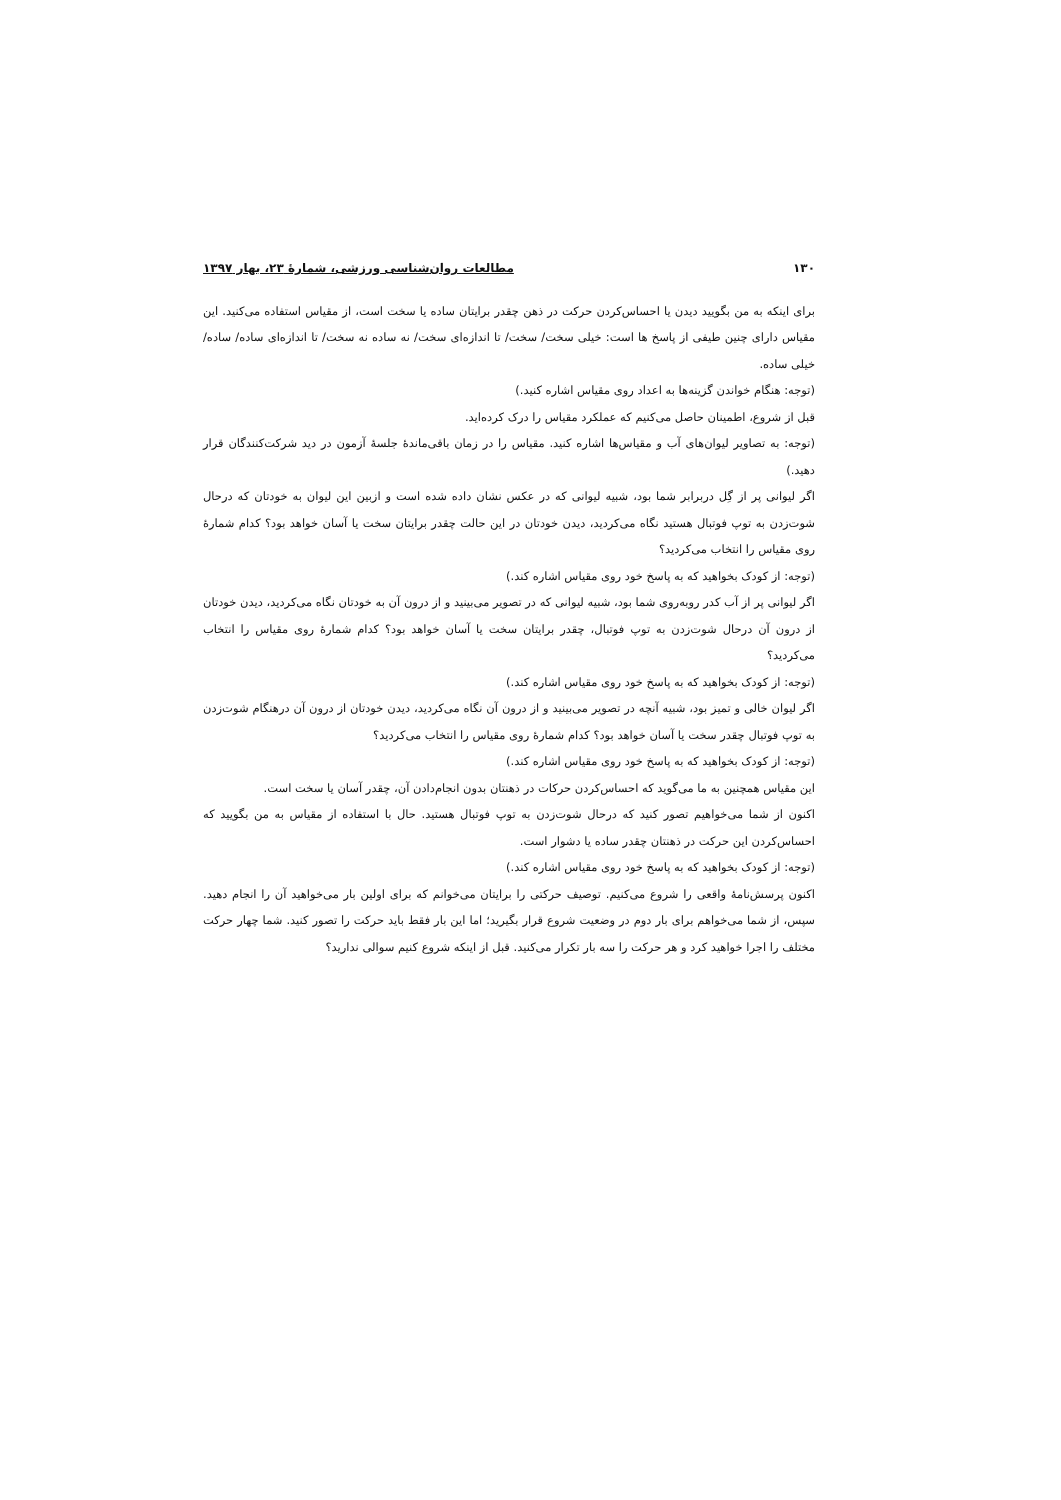۱۳۰ مطالعات روان‌شناسی ورزشی، شمارۀ ۲۳، بهار ۱۳۹۷
برای اینکه به من بگویید دیدن یا احساس‌کردن حرکت در ذهن چقدر برایتان ساده یا سخت است، از مقیاس استفاده می‌کنید. این مقیاس دارای چنین طیفی از پاسخ ها است: خیلی سخت/ سخت/ تا اندازه‌ای سخت/ نه ساده نه سخت/ تا اندازه‌ای ساده/ ساده/ خیلی ساده.
(توجه: هنگام خواندن گزینه‌ها به اعداد روی مقیاس اشاره کنید.)
قبل از شروع، اطمینان حاصل می‌کنیم که عملکرد مقیاس را درک کرده‌اید.
(توجه: به تصاویر لیوان‌های آب و مقیاس‌ها اشاره کنید. مقیاس را در زمان باقی‌ماندۀ جلسۀ آزمون در دید شرکت‌کنندگان قرار دهید.)
اگر لیوانی پر از گِل دربرابر شما بود، شبیه لیوانی که در عکس نشان داده شده است و ازبین این لیوان به خودتان که درحال شوت‌زدن به توپ فوتبال هستید نگاه می‌کردید، دیدن خودتان در این حالت چقدر برایتان سخت یا آسان خواهد بود؟ کدام شمارۀ روی مقیاس را انتخاب می‌کردید؟
(توجه: از کودک بخواهید که به پاسخ خود روی مقیاس اشاره کند.)
اگر لیوانی پر از آب کدر روبه‌روی شما بود، شبیه لیوانی که در تصویر می‌بینید و از درون آن به خودتان نگاه می‌کردید، دیدن خودتان از درون آن درحال شوت‌زدن به توپ فوتبال، چقدر برایتان سخت یا آسان خواهد بود؟ کدام شمارۀ روی مقیاس را انتخاب می‌کردید؟
(توجه: از کودک بخواهید که به پاسخ خود روی مقیاس اشاره کند.)
اگر لیوان خالی و تمیز بود، شبیه آنچه در تصویر می‌بینید و از درون آن نگاه می‌کردید، دیدن خودتان از درون آن درهنگام شوت‌زدن به توپ فوتبال چقدر سخت یا آسان خواهد بود؟ کدام شمارۀ روی مقیاس را انتخاب می‌کردید؟
(توجه: از کودک بخواهید که به پاسخ خود روی مقیاس اشاره کند.)
این مقیاس همچنین به ما می‌گوید که احساس‌کردن حرکات در ذهنتان بدون انجام‌دادن آن، چقدر آسان یا سخت است.
اکنون از شما می‌خواهیم تصور کنید که درحال شوت‌زدن به توپ فوتبال هستید. حال با استفاده از مقیاس به من بگویید که احساس‌کردن این حرکت در ذهنتان چقدر ساده یا دشوار است.
(توجه: از کودک بخواهید که به پاسخ خود روی مقیاس اشاره کند.)
اکنون پرسش‌نامۀ واقعی را شروع می‌کنیم. توصیف حرکتی را برایتان می‌خوانم که برای اولین بار می‌خواهید آن را انجام دهید. سپس، از شما می‌خواهم برای بار دوم در وضعیت شروع قرار بگیرید؛ اما این بار فقط باید حرکت را تصور کنید. شما چهار حرکت مختلف را اجرا خواهید کرد و هر حرکت را سه بار تکرار می‌کنید. قبل از اینکه شروع کنیم سوالی ندارید؟